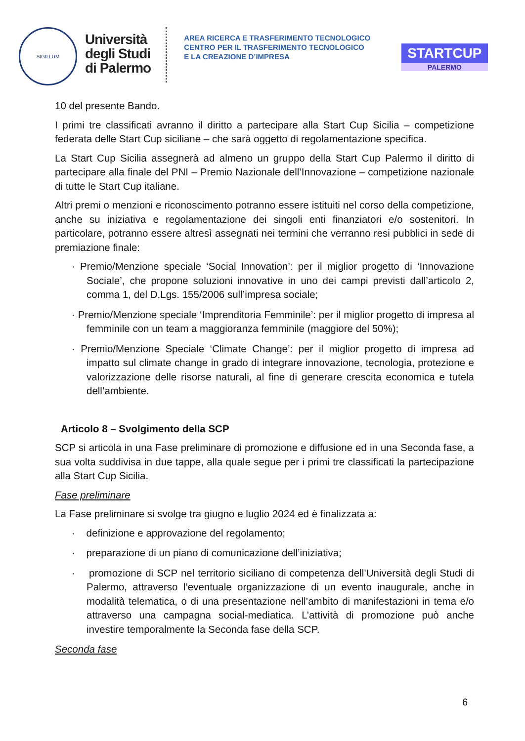SIGILLUM
Università
degli Studi
di Palermo
AREA RICERCA E TRASFERIMENTO TECNOLOGICO
CENTRO PER IL TRASFERIMENTO TECNOLOGICO
E LA CREAZIONE D’IMPRESA
STARTCUP
PALERMO
10 del presente Bando.
I primi tre classificati avranno il diritto a partecipare alla Start Cup Sicilia – competizione federata delle Start Cup siciliane – che sarà oggetto di regolamentazione specifica.
La Start Cup Sicilia assegnerà ad almeno un gruppo della Start Cup Palermo il diritto di partecipare alla finale del PNI – Premio Nazionale dell’Innovazione – competizione nazionale di tutte le Start Cup italiane.
Altri premi o menzioni e riconoscimento potranno essere istituiti nel corso della competizione, anche su iniziativa e regolamentazione dei singoli enti finanziatori e/o sostenitori. In particolare, potranno essere altresì assegnati nei termini che verranno resi pubblici in sede di premiazione finale:
· Premio/Menzione speciale ‘Social Innovation’: per il miglior progetto di ‘Innovazione Sociale’, che propone soluzioni innovative in uno dei campi previsti dall’articolo 2, comma 1, del D.Lgs. 155/2006 sull’impresa sociale;
· Premio/Menzione speciale ‘Imprenditoria Femminile’: per il miglior progetto di impresa al femminile con un team a maggioranza femminile (maggiore del 50%);
· Premio/Menzione Speciale ‘Climate Change’: per il miglior progetto di impresa ad impatto sul climate change in grado di integrare innovazione, tecnologia, protezione e valorizzazione delle risorse naturali, al fine di generare crescita economica e tutela dell’ambiente.
Articolo 8 – Svolgimento della SCP
SCP si articola in una Fase preliminare di promozione e diffusione ed in una Seconda fase, a sua volta suddivisa in due tappe, alla quale segue per i primi tre classificati la partecipazione alla Start Cup Sicilia.
Fase preliminare
La Fase preliminare si svolge tra giugno e luglio 2024 ed è finalizzata a:
· definizione e approvazione del regolamento;
· preparazione di un piano di comunicazione dell’iniziativa;
· promozione di SCP nel territorio siciliano di competenza dell’Università degli Studi di Palermo, attraverso l’eventuale organizzazione di un evento inaugurale, anche in modalità telematica, o di una presentazione nell’ambito di manifestazioni in tema e/o attraverso una campagna social-mediatica. L’attività di promozione può anche investire temporalmente la Seconda fase della SCP.
Seconda fase
6